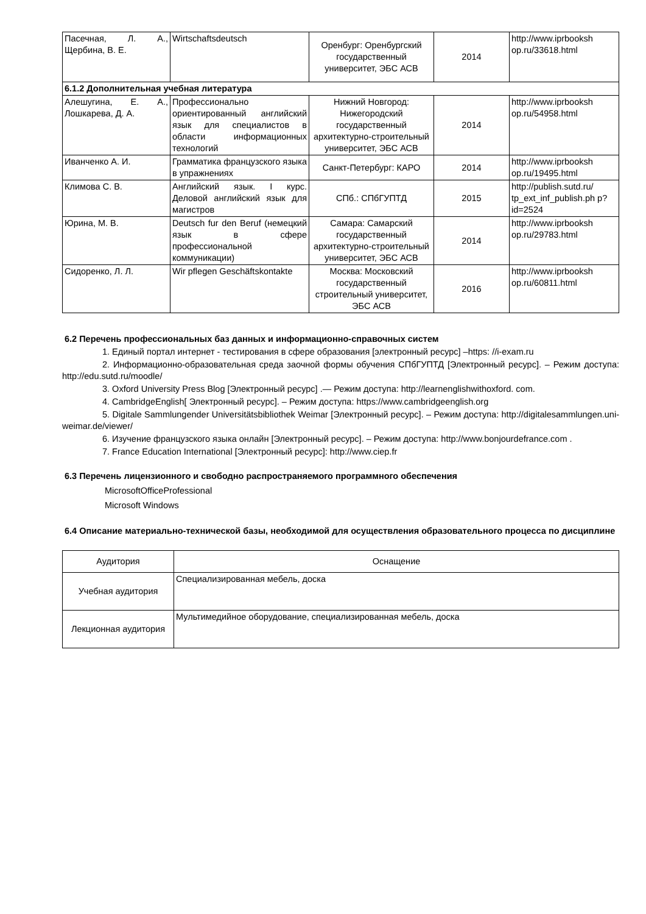| Пасечная, Л. А., Щербина, В. Е. | Wirtschaftsdeutsch | Оренбург: Оренбургский государственный университет, ЭБС АСВ | 2014 | http://www.iprbooksh op.ru/33618.html |
| 6.1.2 Дополнительная учебная литература | | | | |
| Алешугина, Е. А., Лошкарева, Д. А. | Профессионально ориентированный английский язык для специалистов в области информационных технологий | Нижний Новгород: Нижегородский государственный архитектурно-строительный университет, ЭБС АСВ | 2014 | http://www.iprbooksh op.ru/54958.html |
| Иванченко А. И. | Грамматика французского языка в упражнениях | Санкт-Петербург: КАРО | 2014 | http://www.iprbooksh op.ru/19495.html |
| Климова С. В. | Английский язык. I курс. Деловой английский язык для магистров | СПб.: СПбГУПТД | 2015 | http://publish.sutd.ru/ tp_ext_inf_publish.ph p?id=2524 |
| Юрина, М. В. | Deutsch fur den Beruf (немецкий язык в сфере профессиональной коммуникации) | Самара: Самарский государственный архитектурно-строительный университет, ЭБС АСВ | 2014 | http://www.iprbooksh op.ru/29783.html |
| Сидоренко, Л. Л. | Wir pflegen Geschäftskontakte | Москва: Московский государственный строительный университет, ЭБС АСВ | 2016 | http://www.iprbooksh op.ru/60811.html |
6.2 Перечень профессиональных баз данных и информационно-справочных систем
1. Единый портал интернет - тестирования в сфере образования [электронный ресурс] –https: //i-exam.ru
2. Информационно-образовательная среда заочной формы обучения СПбГУПТД [Электронный ресурс]. – Режим доступа: http://edu.sutd.ru/moodle/
3. Oxford University Press Blog [Электронный ресурс] .— Режим доступа: http://learnenglishwithoxford. com.
4. CambridgeEnglish[ Электронный ресурс]. – Режим доступа: https://www.cambridgeenglish.org
5. Digitale Sammlungender Universitätsbibliothek Weimar [Электронный ресурс]. – Режим доступа: http://digitalesammlungen.uni-weimar.de/viewer/
6. Изучение французского языка онлайн [Электронный ресурс]. – Режим доступа: http://www.bonjourdefrance.com .
7. France Education International [Электронный ресурс]: http://www.ciep.fr
6.3 Перечень лицензионного и свободно распространяемого программного обеспечения
MicrosoftOfficeProfessional
Microsoft Windows
6.4 Описание материально-технической базы, необходимой для осуществления образовательного процесса по дисциплине
| Аудитория | Оснащение |
| --- | --- |
| Учебная аудитория | Специализированная мебель, доска |
| Лекционная аудитория | Мультимедийное оборудование, специализированная мебель, доска |